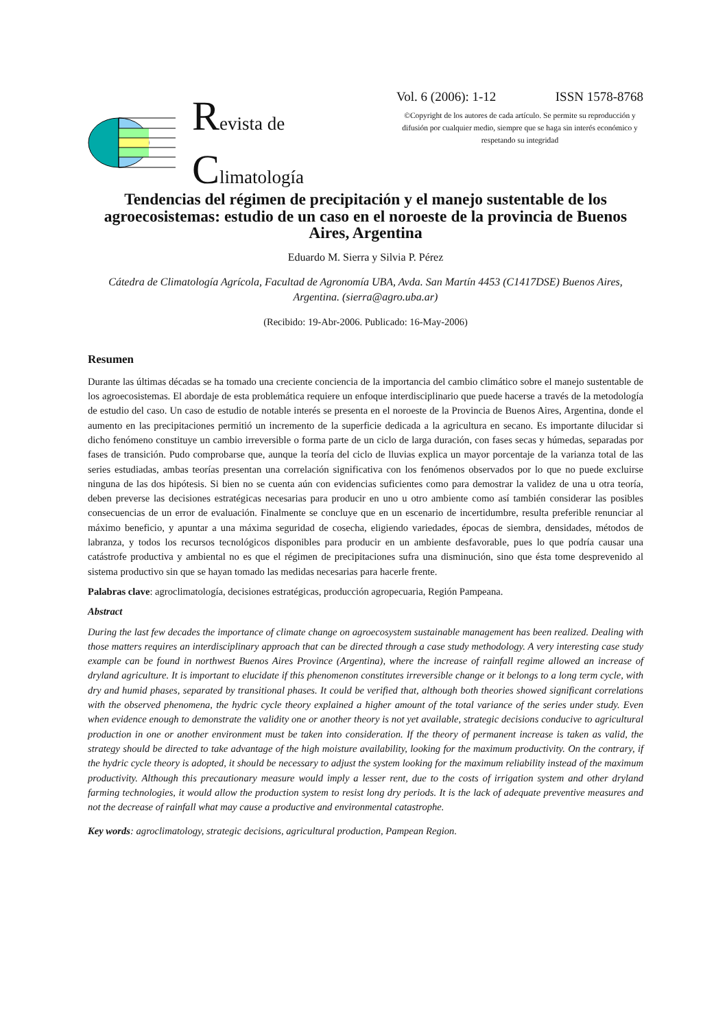Revista de
Climatología
Vol. 6 (2006): 1-12 ISSN 1578-8768
©Copyright de los autores de cada artículo. Se permite su reproducción y difusión por cualquier medio, siempre que se haga sin interés económico y respetando su integridad
Tendencias del régimen de precipitación y el manejo sustentable de los agroecosistemas: estudio de un caso en el noroeste de la provincia de Buenos Aires, Argentina
Eduardo M. Sierra y Silvia P. Pérez
Cátedra de Climatología Agrícola, Facultad de Agronomía UBA, Avda. San Martín 4453 (C1417DSE) Buenos Aires, Argentina. (sierra@agro.uba.ar)
(Recibido: 19-Abr-2006. Publicado: 16-May-2006)
Resumen
Durante las últimas décadas se ha tomado una creciente conciencia de la importancia del cambio climático sobre el manejo sustentable de los agroecosistemas. El abordaje de esta problemática requiere un enfoque interdisciplinario que puede hacerse a través de la metodología de estudio del caso. Un caso de estudio de notable interés se presenta en el noroeste de la Provincia de Buenos Aires, Argentina, donde el aumento en las precipitaciones permitió un incremento de la superficie dedicada a la agricultura en secano. Es importante dilucidar si dicho fenómeno constituye un cambio irreversible o forma parte de un ciclo de larga duración, con fases secas y húmedas, separadas por fases de transición. Pudo comprobarse que, aunque la teoría del ciclo de lluvias explica un mayor porcentaje de la varianza total de las series estudiadas, ambas teorías presentan una correlación significativa con los fenómenos observados por lo que no puede excluirse ninguna de las dos hipótesis. Si bien no se cuenta aún con evidencias suficientes como para demostrar la validez de una u otra teoría, deben preverse las decisiones estratégicas necesarias para producir en uno u otro ambiente como así también considerar las posibles consecuencias de un error de evaluación. Finalmente se concluye que en un escenario de incertidumbre, resulta preferible renunciar al máximo beneficio, y apuntar a una máxima seguridad de cosecha, eligiendo variedades, épocas de siembra, densidades, métodos de labranza, y todos los recursos tecnológicos disponibles para producir en un ambiente desfavorable, pues lo que podría causar una catástrofe productiva y ambiental no es que el régimen de precipitaciones sufra una disminución, sino que ésta tome desprevenido al sistema productivo sin que se hayan tomado las medidas necesarias para hacerle frente.
Palabras clave: agroclimatología, decisiones estratégicas, producción agropecuaria, Región Pampeana.
Abstract
During the last few decades the importance of climate change on agroecosystem sustainable management has been realized. Dealing with those matters requires an interdisciplinary approach that can be directed through a case study methodology. A very interesting case study example can be found in northwest Buenos Aires Province (Argentina), where the increase of rainfall regime allowed an increase of dryland agriculture. It is important to elucidate if this phenomenon constitutes irreversible change or it belongs to a long term cycle, with dry and humid phases, separated by transitional phases. It could be verified that, although both theories showed significant correlations with the observed phenomena, the hydric cycle theory explained a higher amount of the total variance of the series under study. Even when evidence enough to demonstrate the validity one or another theory is not yet available, strategic decisions conducive to agricultural production in one or another environment must be taken into consideration. If the theory of permanent increase is taken as valid, the strategy should be directed to take advantage of the high moisture availability, looking for the maximum productivity. On the contrary, if the hydric cycle theory is adopted, it should be necessary to adjust the system looking for the maximum reliability instead of the maximum productivity. Although this precautionary measure would imply a lesser rent, due to the costs of irrigation system and other dryland farming technologies, it would allow the production system to resist long dry periods. It is the lack of adequate preventive measures and not the decrease of rainfall what may cause a productive and environmental catastrophe.
Key words: agroclimatology, strategic decisions, agricultural production, Pampean Region.